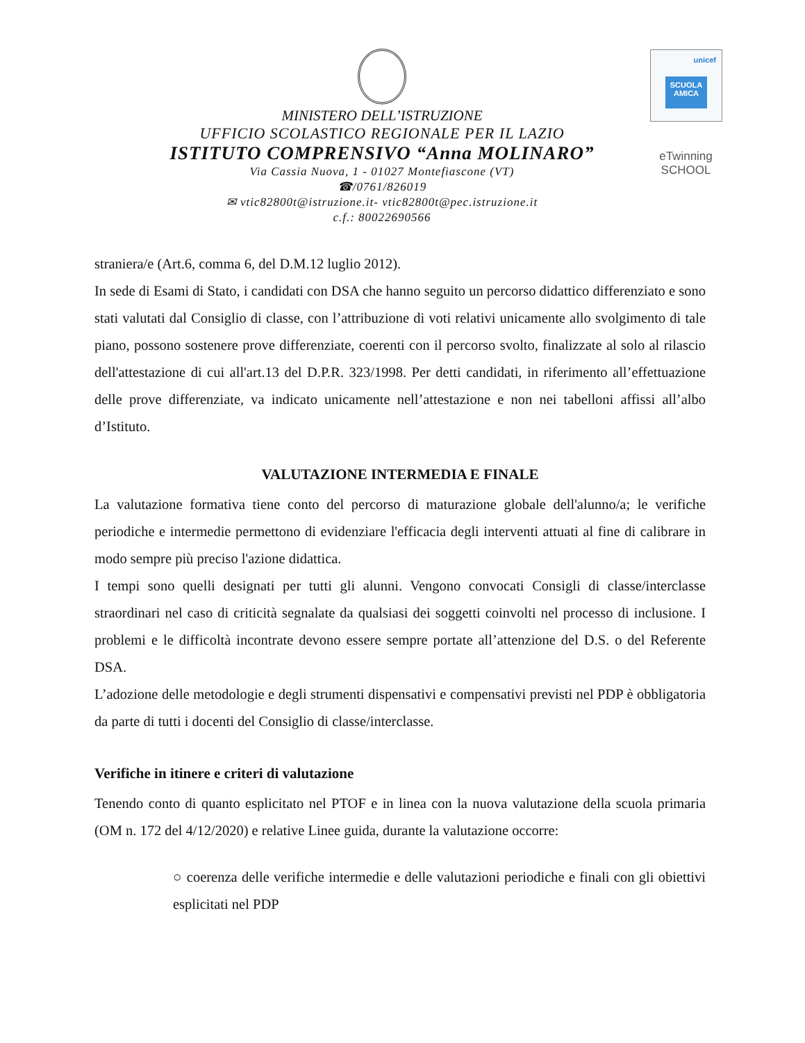MINISTERO DELL’ISTRUZIONE
UFFICIO SCOLASTICO REGIONALE PER IL LAZIO
ISTITUTO COMPRENSIVO “Anna MOLINARO”
Via Cassia Nuova, 1 - 01027 Montefiascone (VT)
☎/0761/826019
✉ vtic82800t@istruzione.it- vtic82800t@pec.istruzione.it
c.f.: 80022690566
unicef
SCUOLA AMICA
eTwinning
SCHOOL
straniera/e (Art.6, comma 6, del D.M.12 luglio 2012).
In sede di Esami di Stato, i candidati con DSA che hanno seguito un percorso didattico differenziato e sono stati valutati dal Consiglio di classe, con l’attribuzione di voti relativi unicamente allo svolgimento di tale piano, possono sostenere prove differenziate, coerenti con il percorso svolto, finalizzate al solo al rilascio dell'attestazione di cui all'art.13 del D.P.R. 323/1998. Per detti candidati, in riferimento all’effettuazione delle prove differenziate, va indicato unicamente nell’attestazione e non nei tabelloni affissi all’albo d’Istituto.
VALUTAZIONE INTERMEDIA E FINALE
La valutazione formativa tiene conto del percorso di maturazione globale dell'alunno/a; le verifiche periodiche e intermedie permettono di evidenziare l'efficacia degli interventi attuati al fine di calibrare in modo sempre più preciso l'azione didattica.
I tempi sono quelli designati per tutti gli alunni. Vengono convocati Consigli di classe/interclasse straordinari nel caso di criticità segnalate da qualsiasi dei soggetti coinvolti nel processo di inclusione. I problemi e le difficoltà incontrate devono essere sempre portate all’attenzione del D.S. o del Referente DSA.
L’adozione delle metodologie e degli strumenti dispensativi e compensativi previsti nel PDP è obbligatoria da parte di tutti i docenti del Consiglio di classe/interclasse.
Verifiche in itinere e criteri di valutazione
Tenendo conto di quanto esplicitato nel PTOF e in linea con la nuova valutazione della scuola primaria (OM n. 172 del 4/12/2020) e relative Linee guida, durante la valutazione occorre:
○ coerenza delle verifiche intermedie e delle valutazioni periodiche e finali con gli obiettivi esplicitati nel PDP